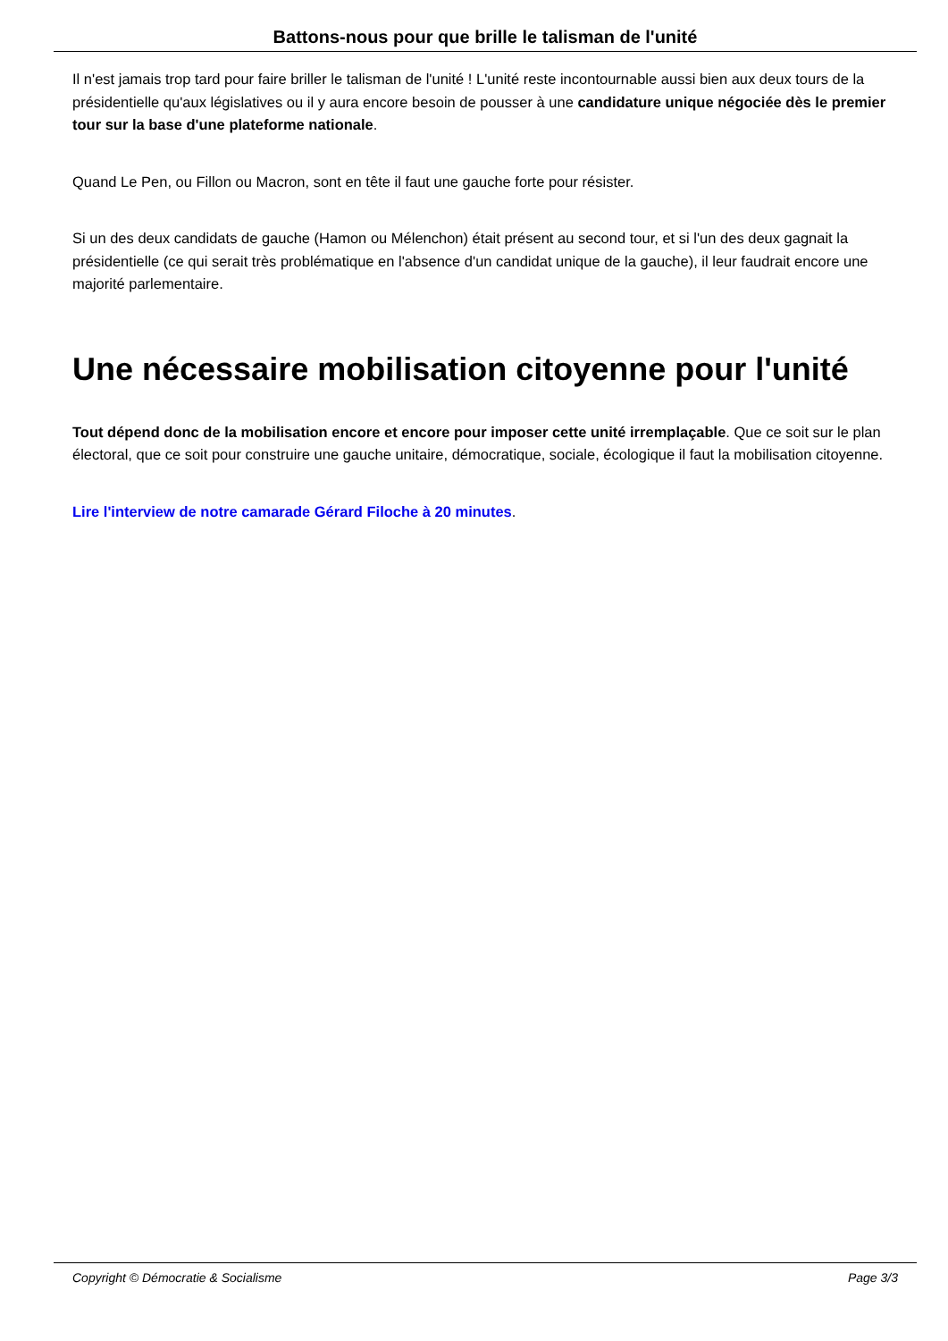Battons-nous pour que brille le talisman de l'unité
Il n'est jamais trop tard pour faire briller le talisman de l'unité ! L'unité reste incontournable aussi bien aux deux tours de la présidentielle qu'aux législatives ou il y aura encore besoin de pousser à une candidature unique négociée dès le premier tour sur la base d'une plateforme nationale.
Quand Le Pen, ou Fillon ou Macron, sont en tête il faut une gauche forte pour résister.
Si un des deux candidats de gauche (Hamon ou Mélenchon) était présent au second tour, et si l'un des deux gagnait la présidentielle (ce qui serait très problématique en l'absence d'un candidat unique de la gauche), il leur faudrait encore une majorité parlementaire.
Une nécessaire mobilisation citoyenne pour l'unité
Tout dépend donc de la mobilisation encore et encore pour imposer cette unité irremplaçable. Que ce soit sur le plan électoral, que ce soit pour construire une gauche unitaire, démocratique, sociale, écologique il faut la mobilisation citoyenne.
Lire l'interview de notre camarade Gérard Filoche à 20 minutes.
Copyright © Démocratie & Socialisme Page 3/3